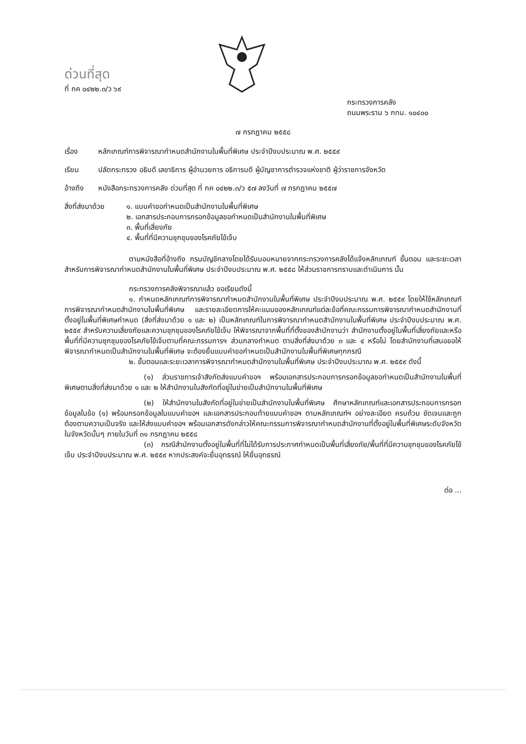ด่วนที่สุด
ที่ กค ๐๔๒๒.๓/ว ๖๙
กระทรวงการคลัง
ถนนพระราม ๖ กทม. ๑๐๔๐๐
๗ กรกฎาคม ๒๕๕๘
เรื่อง หลักเกณฑ์การพิจารณากำหนดสำนักงานในพื้นที่พิเศษ ประจำปีงบประมาณ พ.ศ. ๒๕๕๙
เรียน ปลัดกระทรวง อธิบดี เลขาธิการ ผู้อำนวยการ อธิการบดี ผู้บัญชาการตำรวจแห่งชาติ ผู้ว่าราชการจังหวัด
อ้างถึง หนังสือกระทรวงการคลัง ด่วนที่สุด ที่ กค ๐๔๒๒.๓/ว ๕๗ ลงวันที่ ๗ กรกฎาคม ๒๕๕๗
สิ่งที่ส่งมาด้วย
๑. แบบคำขอกำหนดเป็นสำนักงานในพื้นที่พิเศษ
๒. เอกสารประกอบการกรอกข้อมูลขอกำหนดเป็นสำนักงานในพื้นที่พิเศษ
๓. พื้นที่เสี่ยงภัย
๔. พื้นที่ที่มีความชุกชุมของโรคภัยไข้เจ็บ
ตามหนังสือที่อ้างถึง กรมบัญชีกลางโดยได้รับมอบหมายจากกระทรวงการคลังได้แจ้งหลักเกณฑ์ ขั้นตอน และระยะเวลาสำหรับการพิจารณากำหนดสำนักงานในพื้นที่พิเศษ ประจำปีงบประมาณ พ.ศ. ๒๕๕๘ ให้ส่วนราชการทราบและดำเนินการ นั้น
กระทรวงการคลังพิจารณาแล้ว ขอเรียนดังนี้
๑. กำหนดหลักเกณฑ์การพิจารณากำหนดสำนักงานในพื้นที่พิเศษ ประจำปีงบประมาณ พ.ศ. ๒๕๕๙ โดยให้ใช้หลักเกณฑ์การพิจารณากำหนดสำนักงานในพื้นที่พิเศษ และรายละเอียดการให้คะแนนของหลักเกณฑ์แต่ละข้อที่คณะกรรมการพิจารณากำหนดสำนักงานที่ตั้งอยู่ในพื้นที่พิเศษกำหนด (สิ่งที่ส่งมาด้วย ๑ และ ๒) เป็นหลักเกณฑ์ในการพิจารณากำหนดสำนักงานในพื้นที่พิเศษ ประจำปีงบประมาณ พ.ศ. ๒๕๕๙ สำหรับความเสี่ยงภัยและความชุกชุมของโรคภัยไข้เจ็บ ให้พิจารณาจากพื้นที่ที่ตั้งของสำนักงานว่า สำนักงานตั้งอยู่ในพื้นที่เสี่ยงภัยและหรือพื้นที่ที่มีความชุกชุมของโรคภัยไข้เจ็บตามที่คณะกรรมการฯ ส่วนกลางกำหนด ตามสิ่งที่ส่งมาด้วย ๓ และ ๔ หรือไม่ โดยสำนักงานที่เสนอขอให้พิจารณากำหนดเป็นสำนักงานในพื้นที่พิเศษ จะต้องยื่นแบบคำขอกำหนดเป็นสำนักงานในพื้นที่พิเศษทุกกรณี
๒. ขั้นตอนและระยะเวลาการพิจารณากำหนดสำนักงานในพื้นที่พิเศษ ประจำปีงบประมาณ พ.ศ. ๒๕๕๙ ดังนี้
(๑) ส่วนราชการเจ้าสังกัดส่งแบบคำขอฯ พร้อมเอกสารประกอบการกรอกข้อมูลขอกำหนดเป็นสำนักงานในพื้นที่พิเศษตามสิ่งที่ส่งมาด้วย ๑ และ ๒ ให้สำนักงานในสังกัดที่อยู่ในข่ายเป็นสำนักงานในพื้นที่พิเศษ
(๒) ให้สำนักงานในสังกัดที่อยู่ในข่ายเป็นสำนักงานในพื้นที่พิเศษ ศึกษาหลักเกณฑ์และเอกสารประกอบการกรอกข้อมูลในข้อ (๑) พร้อมกรอกข้อมูลในแบบคำขอฯ และเอกสารประกอบท้ายแบบคำขอฯ ตามหลักเกณฑ์ฯ อย่างละเอียด ครบถ้วน ชัดเจนและถูกต้องตามความเป็นจริง และให้ส่งแบบคำขอฯ พร้อมเอกสารดังกล่าวให้คณะกรรมการพิจารณากำหนดสำนักงานที่ตั้งอยู่ในพื้นที่พิเศษระดับจังหวัดในจังหวัดนั้นๆ ภายในวันที่ ๓๑ กรกฎาคม ๒๕๕๘
(๓) กรณีสำนักงานตั้งอยู่ในพื้นที่ที่ไม่ได้รับการประกาศกำหนดเป็นพื้นที่เสี่ยงภัย/พื้นที่ที่มีความชุกชุมของโรคภัยไข้เจ็บ ประจำปีงบประมาณ พ.ศ. ๒๕๕๙ หากประสงค์จะยื่นอุทธรณ์ ให้ยื่นอุทธรณ์
ต่อ ...